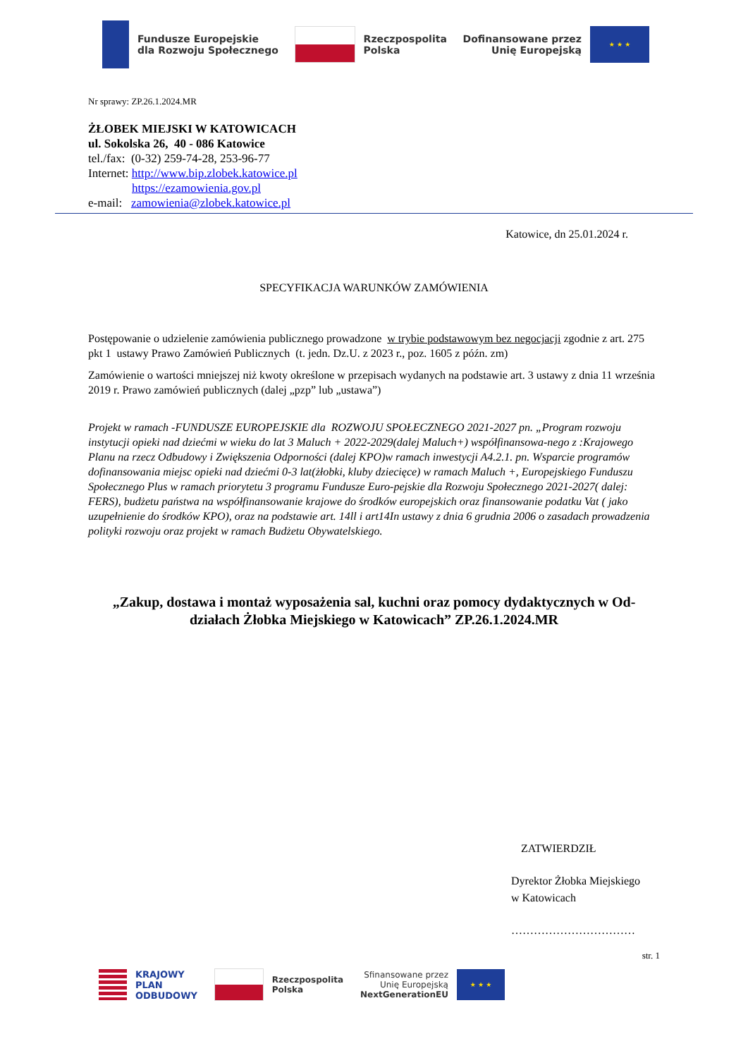Fundusze Europejskie
dla Rozwoju Społecznego
Rzeczpospolita
Polska
Dofinansowane przez
Unię Europejską
★ ★ ★
Nr sprawy: ZP.26.1.2024.MR
ŻŁOBEK MIEJSKI W KATOWICACH
ul. Sokolska 26, 40 - 086 Katowice
tel./fax: (0-32) 259-74-28, 253-96-77
Internet: http://www.bip.zlobek.katowice.pl
https://ezamowienia.gov.pl
e-mail: zamowienia@zlobek.katowice.pl
Katowice, dn 25.01.2024 r.
SPECYFIKACJA WARUNKÓW ZAMÓWIENIA
Postępowanie o udzielenie zamówienia publicznego prowadzone w trybie podstawowym bez negocjacji zgodnie z art. 275 pkt 1 ustawy Prawo Zamówień Publicznych (t. jedn. Dz.U. z 2023 r., poz. 1605 z późn. zm)
Zamówienie o wartości mniejszej niż kwoty określone w przepisach wydanych na podstawie art. 3 ustawy z dnia 11 września 2019 r. Prawo zamówień publicznych (dalej „pzp” lub „ustawa”)
Projekt w ramach -FUNDUSZE EUROPEJSKIE dla ROZWOJU SPOŁECZNEGO 2021-2027 pn. „Program rozwoju instytucji opieki nad dziećmi w wieku do lat 3 Maluch + 2022-2029(dalej Maluch+) współfinansowa-nego z :Krajowego Planu na rzecz Odbudowy i Zwiększenia Odporności (dalej KPO)w ramach inwestycji A4.2.1. pn. Wsparcie programów dofinansowania miejsc opieki nad dziećmi 0-3 lat(żłobki, kluby dziecięce) w ramach Maluch +, Europejskiego Funduszu Społecznego Plus w ramach priorytetu 3 programu Fundusze Euro-pejskie dla Rozwoju Społecznego 2021-2027( dalej: FERS), budżetu państwa na współfinansowanie krajowe do środków europejskich oraz finansowanie podatku Vat ( jako uzupełnienie do środków KPO), oraz na podstawie art. 14ll i art14In ustawy z dnia 6 grudnia 2006 o zasadach prowadzenia polityki rozwoju oraz projekt w ramach Budżetu Obywatelskiego.
„Zakup, dostawa i montaż wyposażenia sal, kuchni oraz pomocy dydaktycznych w Od-działach Żłobka Miejskiego w Katowicach” ZP.26.1.2024.MR
ZATWIERDZIŁ
Dyrektor Żłobka Miejskiego
w Katowicach
……………………………
str. 1
KRAJOWY
PLAN
ODBUDOWY
Rzeczpospolita
Polska
Sfinansowane przez
Unię Europejską
NextGenerationEU
★ ★ ★